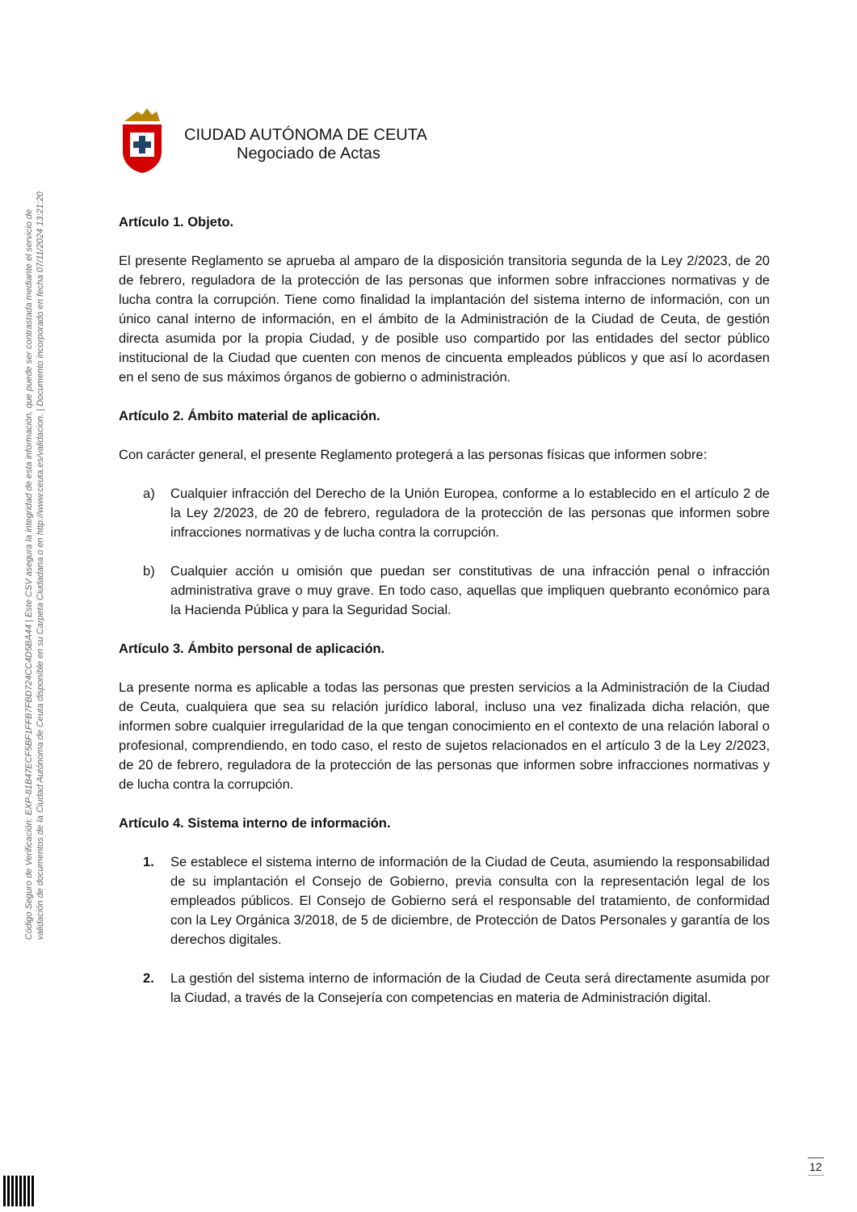Código Seguro de Verificación: EXP-81B47ECF5BF1FFB7FBD724CC4D5BA44 | Este CSV asegura la integridad de esta información, que puede ser contrastada mediante el servicio de
validación de documentos de la Ciudad Autónoma de Ceuta disponible en su Carpeta Ciudadana o en http://www.ceuta.es/validacion. | Documento incorporado en fecha 07/11/2024 13:21:20
CIUDAD AUTÓNOMA DE CEUTA
Negociado de Actas
Artículo 1. Objeto.
El presente Reglamento se aprueba al amparo de la disposición transitoria segunda de la Ley 2/2023, de 20 de febrero, reguladora de la protección de las personas que informen sobre infracciones normativas y de lucha contra la corrupción. Tiene como finalidad la implantación del sistema interno de información, con un único canal interno de información, en el ámbito de la Administración de la Ciudad de Ceuta, de gestión directa asumida por la propia Ciudad, y de posible uso compartido por las entidades del sector público institucional de la Ciudad que cuenten con menos de cincuenta empleados públicos y que así lo acordasen en el seno de sus máximos órganos de gobierno o administración.
Artículo 2. Ámbito material de aplicación.
Con carácter general, el presente Reglamento protegerá a las personas físicas que informen sobre:
a) Cualquier infracción del Derecho de la Unión Europea, conforme a lo establecido en el artículo 2 de la Ley 2/2023, de 20 de febrero, reguladora de la protección de las personas que informen sobre infracciones normativas y de lucha contra la corrupción.
b) Cualquier acción u omisión que puedan ser constitutivas de una infracción penal o infracción administrativa grave o muy grave. En todo caso, aquellas que impliquen quebranto económico para la Hacienda Pública y para la Seguridad Social.
Artículo 3. Ámbito personal de aplicación.
La presente norma es aplicable a todas las personas que presten servicios a la Administración de la Ciudad de Ceuta, cualquiera que sea su relación jurídico laboral, incluso una vez finalizada dicha relación, que informen sobre cualquier irregularidad de la que tengan conocimiento en el contexto de una relación laboral o profesional, comprendiendo, en todo caso, el resto de sujetos relacionados en el artículo 3 de la Ley 2/2023, de 20 de febrero, reguladora de la protección de las personas que informen sobre infracciones normativas y de lucha contra la corrupción.
Artículo 4. Sistema interno de información.
1. Se establece el sistema interno de información de la Ciudad de Ceuta, asumiendo la responsabilidad de su implantación el Consejo de Gobierno, previa consulta con la representación legal de los empleados públicos. El Consejo de Gobierno será el responsable del tratamiento, de conformidad con la Ley Orgánica 3/2018, de 5 de diciembre, de Protección de Datos Personales y garantía de los derechos digitales.
2. La gestión del sistema interno de información de la Ciudad de Ceuta será directamente asumida por la Ciudad, a través de la Consejería con competencias en materia de Administración digital.
12